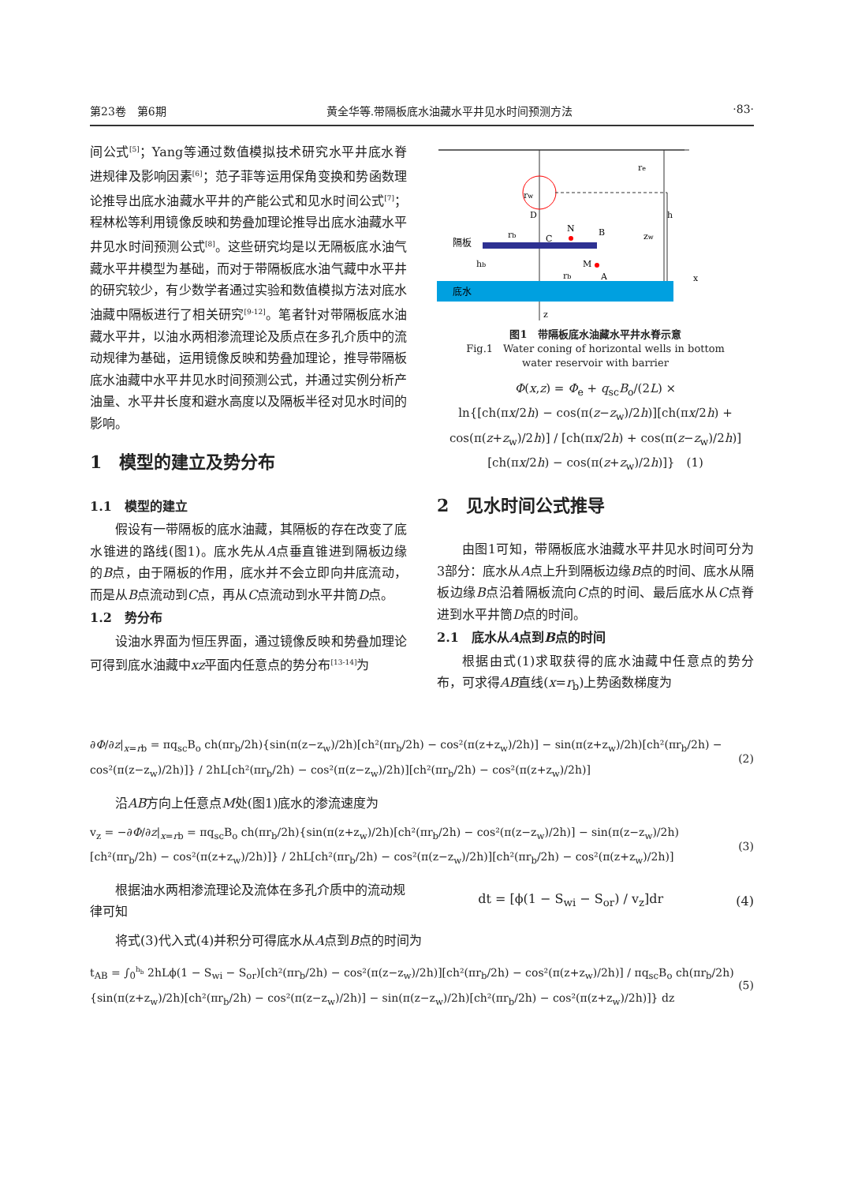第23卷　第6期 黄全华等.带隔板底水油藏水平井见水时间预测方法 ·83·
间公式<sup>[5]</sup>；Yang等通过数值模拟技术研究水平井底水脊进规律及影响因素<sup>[6]</sup>；范子菲等运用保角变换和势函数理论推导出底水油藏水平井的产能公式和见水时间公式<sup>[7]</sup>；程林松等利用镜像反映和势叠加理论推导出底水油藏水平井见水时间预测公式<sup>[8]</sup>。这些研究均是以无隔板底水油气藏水平井模型为基础，而对于带隔板底水油气藏中水平井的研究较少，有少数学者通过实验和数值模拟方法对底水油藏中隔板进行了相关研究<sup>[9-12]</sup>。笔者针对带隔板底水油藏水平井，以油水两相渗流理论及质点在多孔介质中的流动规律为基础，运用镜像反映和势叠加理论，推导带隔板底水油藏中水平井见水时间预测公式，并通过实例分析产油量、水平井长度和避水高度以及隔板半径对见水时间的影响。
1　模型的建立及势分布
1.1　模型的建立
假设有一带隔板的底水油藏，其隔板的存在改变了底水锥进的路线(图1)。底水先从A点垂直锥进到隔板边缘的B点，由于隔板的作用，底水并不会立即向井底流动，而是从B点流动到C点，再从C点流动到水平井筒D点。
1.2　势分布
设油水界面为恒压界面，通过镜像反映和势叠加理论可得到底水油藏中xz平面内任意点的势分布<sup>[13-14]</sup>为
底水
隔板
re
rw
D
C
N
B
M
A
h
zw
hb
rb
rb
x
z
图1　带隔板底水油藏水平井水脊示意
Fig.1　Water coning of horizontal wells in bottom
water reservoir with barrier
Φ(x,z) = Φ<sub>e</sub> + q<sub>sc</sub>B<sub>o</sub>/(2L) ×
ln{[ch(πx/2h) − cos(π(z−z<sub>w</sub>)/2h)][ch(πx/2h) + cos(π(z+z<sub>w</sub>)/2h)] / [ch(πx/2h) + cos(π(z−z<sub>w</sub>)/2h)][ch(πx/2h) − cos(π(z+z<sub>w</sub>)/2h)]}　(1)
2　见水时间公式推导
由图1可知，带隔板底水油藏水平井见水时间可分为3部分：底水从A点上升到隔板边缘B点的时间、底水从隔板边缘B点沿着隔板流向C点的时间、最后底水从C点脊进到水平井筒D点的时间。
2.1　底水从A点到B点的时间
根据由式(1)求取获得的底水油藏中任意点的势分布，可求得AB直线(x=r<sub>b</sub>)上势函数梯度为
∂Φ/∂z|<sub>x=rb</sub> = πq<sub>sc</sub>B<sub>o</sub> ch(πr<sub>b</sub>/2h){sin(π(z−z<sub>w</sub>)/2h)[ch²(πr<sub>b</sub>/2h) − cos²(π(z+z<sub>w</sub>)/2h)] − sin(π(z+z<sub>w</sub>)/2h)[ch²(πr<sub>b</sub>/2h) − cos²(π(z−z<sub>w</sub>)/2h)]} / 2hL[ch²(πr<sub>b</sub>/2h) − cos²(π(z−z<sub>w</sub>)/2h)][ch²(πr<sub>b</sub>/2h) − cos²(π(z+z<sub>w</sub>)/2h)] (2)
沿AB方向上任意点M处(图1)底水的渗流速度为
v<sub>z</sub> = −∂Φ/∂z|<sub>x=rb</sub> = πq<sub>sc</sub>B<sub>o</sub> ch(πr<sub>b</sub>/2h){sin(π(z+z<sub>w</sub>)/2h)[ch²(πr<sub>b</sub>/2h) − cos²(π(z−z<sub>w</sub>)/2h)] − sin(π(z−z<sub>w</sub>)/2h)[ch²(πr<sub>b</sub>/2h) − cos²(π(z+z<sub>w</sub>)/2h)]} / 2hL[ch²(πr<sub>b</sub>/2h) − cos²(π(z−z<sub>w</sub>)/2h)][ch²(πr<sub>b</sub>/2h) − cos²(π(z+z<sub>w</sub>)/2h)] (3)
　　根据油水两相渗流理论及流体在多孔介质中的流动规律可知 dt = [ϕ(1 − S<sub>wi</sub> − S<sub>or</sub>) / v<sub>z</sub>]dr (4)
将式(3)代入式(4)并积分可得底水从A点到B点的时间为
t<sub>AB</sub> = ∫<sub>0</sub><sup>h<sub>b</sub></sup> 2hLϕ(1 − S<sub>wi</sub> − S<sub>or</sub>)[ch²(πr<sub>b</sub>/2h) − cos²(π(z−z<sub>w</sub>)/2h)][ch²(πr<sub>b</sub>/2h) − cos²(π(z+z<sub>w</sub>)/2h)] / πq<sub>sc</sub>B<sub>o</sub> ch(πr<sub>b</sub>/2h){sin(π(z+z<sub>w</sub>)/2h)[ch²(πr<sub>b</sub>/2h) − cos²(π(z−z<sub>w</sub>)/2h)] − sin(π(z−z<sub>w</sub>)/2h)[ch²(πr<sub>b</sub>/2h) − cos²(π(z+z<sub>w</sub>)/2h)]} dz (5)